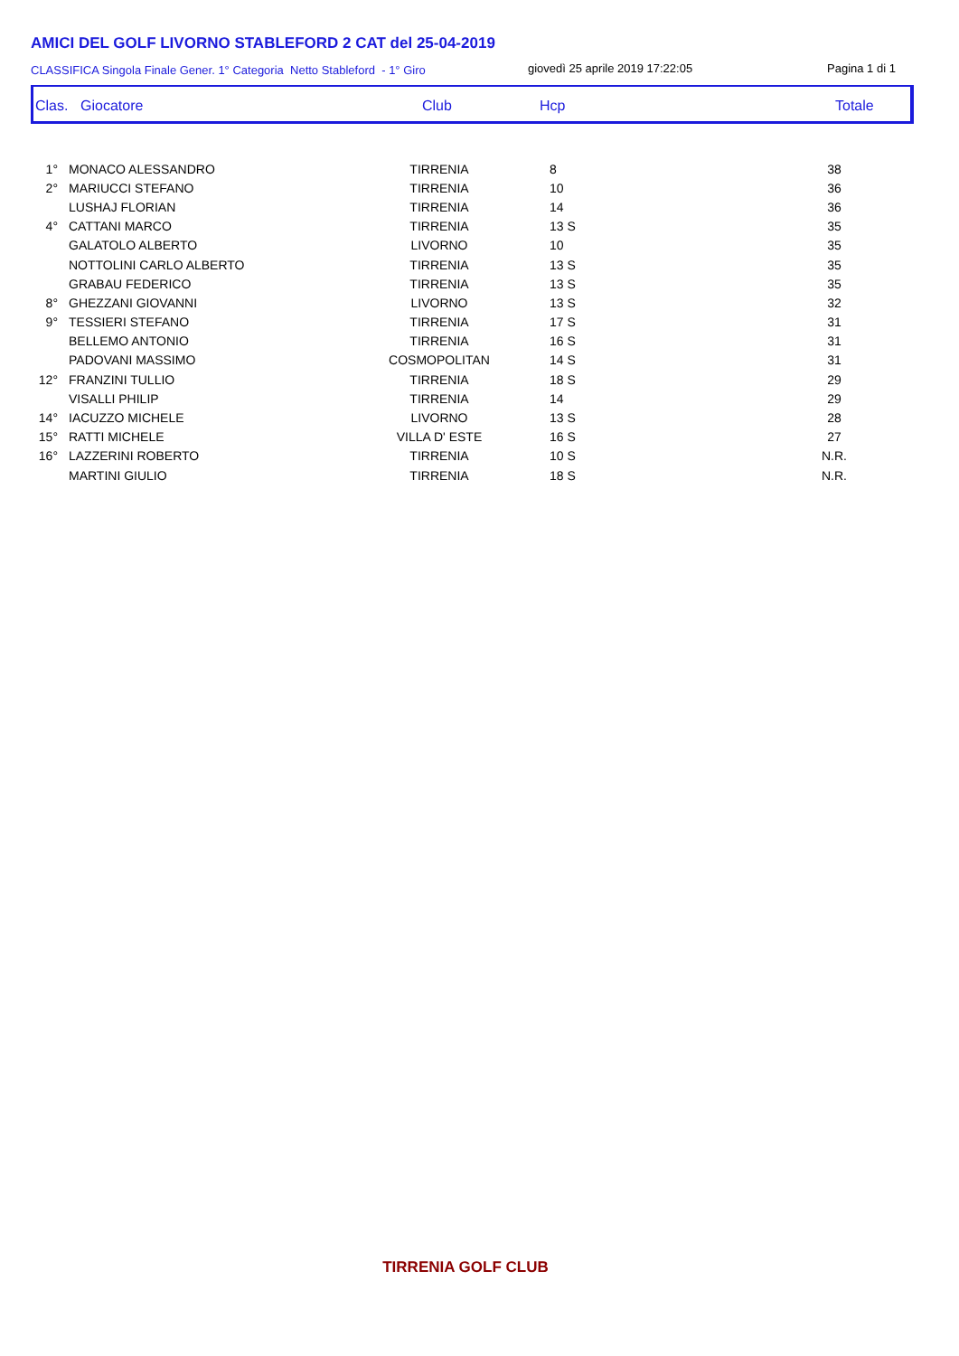AMICI DEL GOLF LIVORNO STABLEFORD 2 CAT del 25-04-2019
CLASSIFICA Singola Finale Gener. 1° Categoria Netto Stableford - 1° Giro
giovedì 25 aprile 2019 17:22:05
Pagina 1 di 1
Clas. Giocatore Club Hcp Totale
| 1° | MONACO ALESSANDRO | TIRRENIA | 8 | 38 |
| 2° | MARIUCCI STEFANO | TIRRENIA | 10 | 36 |
| | LUSHAJ FLORIAN | TIRRENIA | 14 | 36 |
| 4° | CATTANI MARCO | TIRRENIA | 13 S | 35 |
| | GALATOLO ALBERTO | LIVORNO | 10 | 35 |
| | NOTTOLINI CARLO ALBERTO | TIRRENIA | 13 S | 35 |
| | GRABAU FEDERICO | TIRRENIA | 13 S | 35 |
| 8° | GHEZZANI GIOVANNI | LIVORNO | 13 S | 32 |
| 9° | TESSIERI STEFANO | TIRRENIA | 17 S | 31 |
| | BELLEMO ANTONIO | TIRRENIA | 16 S | 31 |
| | PADOVANI MASSIMO | COSMOPOLITAN | 14 S | 31 |
| 12° | FRANZINI TULLIO | TIRRENIA | 18 S | 29 |
| | VISALLI PHILIP | TIRRENIA | 14 | 29 |
| 14° | IACUZZO MICHELE | LIVORNO | 13 S | 28 |
| 15° | RATTI MICHELE | VILLA D' ESTE | 16 S | 27 |
| 16° | LAZZERINI ROBERTO | TIRRENIA | 10 S | N.R. |
| | MARTINI GIULIO | TIRRENIA | 18 S | N.R. |
TIRRENIA GOLF CLUB